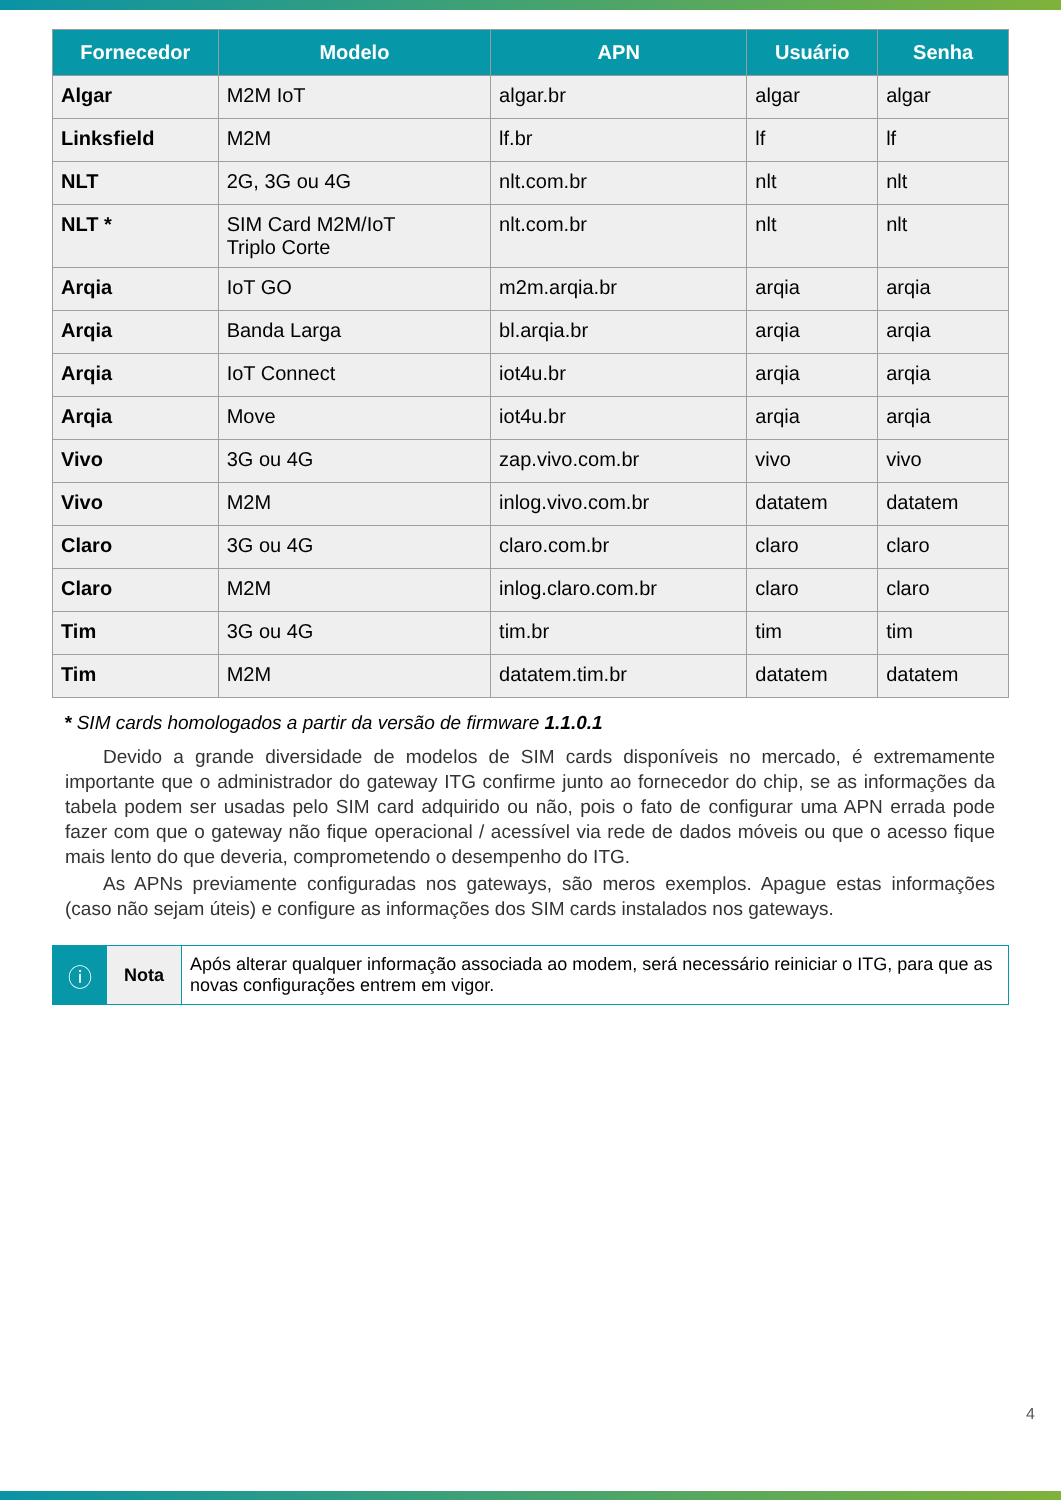| Fornecedor | Modelo | APN | Usuário | Senha |
| --- | --- | --- | --- | --- |
| Algar | M2M IoT | algar.br | algar | algar |
| Linksfield | M2M | lf.br | lf | lf |
| NLT | 2G, 3G ou 4G | nlt.com.br | nlt | nlt |
| NLT * | SIM Card M2M/IoT Triplo Corte | nlt.com.br | nlt | nlt |
| Arqia | IoT GO | m2m.arqia.br | arqia | arqia |
| Arqia | Banda Larga | bl.arqia.br | arqia | arqia |
| Arqia | IoT Connect | iot4u.br | arqia | arqia |
| Arqia | Move | iot4u.br | arqia | arqia |
| Vivo | 3G ou 4G | zap.vivo.com.br | vivo | vivo |
| Vivo | M2M | inlog.vivo.com.br | datatem | datatem |
| Claro | 3G ou 4G | claro.com.br | claro | claro |
| Claro | M2M | inlog.claro.com.br | claro | claro |
| Tim | 3G ou 4G | tim.br | tim | tim |
| Tim | M2M | datatem.tim.br | datatem | datatem |
* SIM cards homologados a partir da versão de firmware 1.1.0.1
Devido a grande diversidade de modelos de SIM cards disponíveis no mercado, é extremamente importante que o administrador do gateway ITG confirme junto ao fornecedor do chip, se as informações da tabela podem ser usadas pelo SIM card adquirido ou não, pois o fato de configurar uma APN errada pode fazer com que o gateway não fique operacional / acessível via rede de dados móveis ou que o acesso fique mais lento do que deveria, comprometendo o desempenho do ITG.
As APNs previamente configuradas nos gateways, são meros exemplos. Apague estas informações (caso não sejam úteis) e configure as informações dos SIM cards instalados nos gateways.
| ⓘ | Nota | Após alterar qualquer informação associada ao modem, será necessário reiniciar o ITG, para que as novas configurações entrem em vigor. |
4